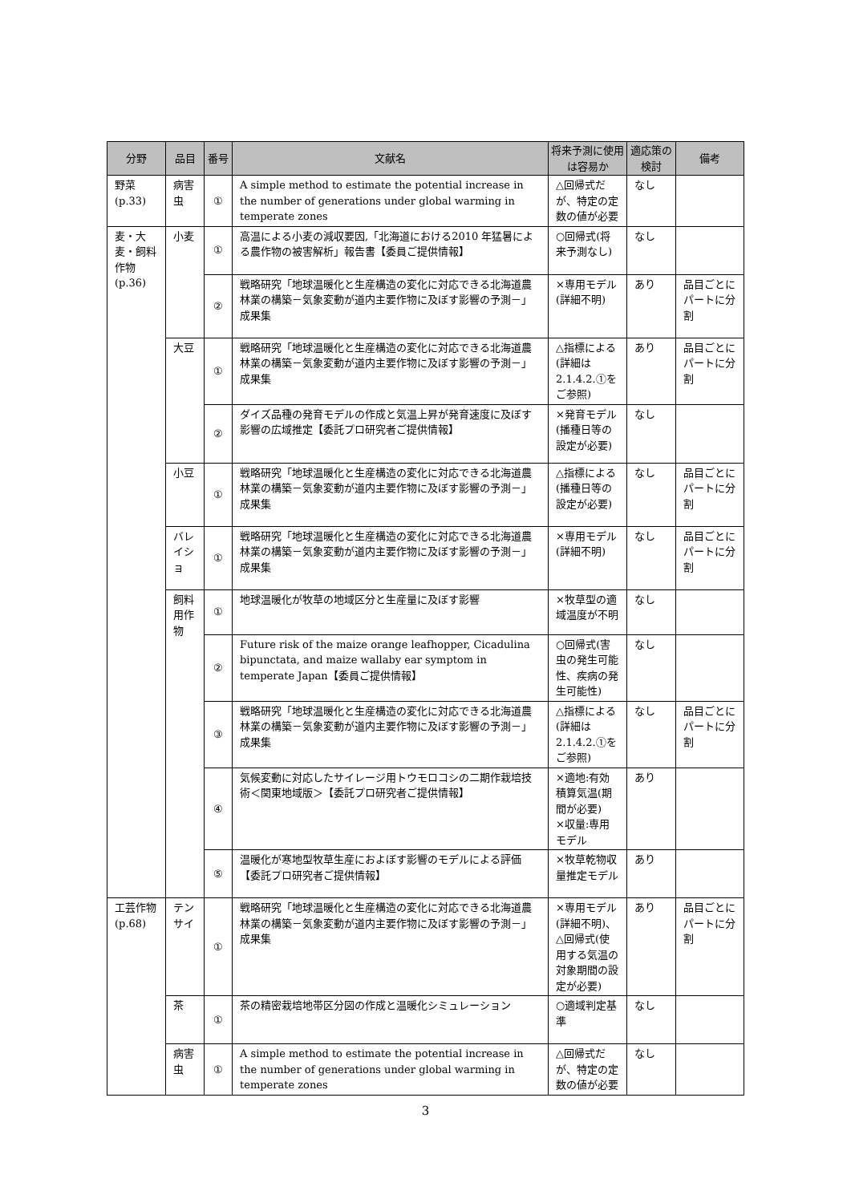| 分野 | 品目 | 番号 | 文献名 | 将来予測に使用は容易か | 適応策の検討 | 備考 |
| --- | --- | --- | --- | --- | --- | --- |
| 野菜 (p.33) | 病害虫 | ① | A simple method to estimate the potential increase in the number of generations under global warming in temperate zones | △回帰式だが、特定の定数の値が必要 | なし | |
| 麦・大麦・飼料作物 (p.36) | 小麦 | ① | 高温による小麦の減収要因,「北海道における2010 年猛暑による農作物の被害解析」報告書【委員ご提供情報】 | ○回帰式(将来予測なし) | なし | |
| | | ② | 戦略研究「地球温暖化と生産構造の変化に対応できる北海道農林業の構築－気象変動が道内主要作物に及ぼす影響の予測－」成果集 | ×専用モデル(詳細不明) | あり | 品目ごとにパートに分割 |
| | 大豆 | ① | 戦略研究「地球温暖化と生産構造の変化に対応できる北海道農林業の構築－気象変動が道内主要作物に及ぼす影響の予測－」成果集 | △指標による(詳細は2.1.4.2.①をご参照) | あり | 品目ごとにパートに分割 |
| | | ② | ダイズ品種の発育モデルの作成と気温上昇が発育速度に及ぼす影響の広域推定【委託プロ研究者ご提供情報】 | ×発育モデル(播種日等の設定が必要) | なし | |
| | 小豆 | ① | 戦略研究「地球温暖化と生産構造の変化に対応できる北海道農林業の構築－気象変動が道内主要作物に及ぼす影響の予測－」成果集 | △指標による(播種日等の設定が必要) | なし | 品目ごとにパートに分割 |
| | バレイショ | ① | 戦略研究「地球温暖化と生産構造の変化に対応できる北海道農林業の構築－気象変動が道内主要作物に及ぼす影響の予測－」成果集 | ×専用モデル(詳細不明) | なし | 品目ごとにパートに分割 |
| | 飼料用作物 | ① | 地球温暖化が牧草の地域区分と生産量に及ぼす影響 | ×牧草型の適域温度が不明 | なし | |
| | | ② | Future risk of the maize orange leafhopper, Cicadulina bipunctata, and maize wallaby ear symptom in temperate Japan【委員ご提供情報】 | ○回帰式(害虫の発生可能性、疾病の発生可能性) | なし | |
| | | ③ | 戦略研究「地球温暖化と生産構造の変化に対応できる北海道農林業の構築－気象変動が道内主要作物に及ぼす影響の予測－」成果集 | △指標による(詳細は2.1.4.2.①をご参照) | なし | 品目ごとにパートに分割 |
| | | ④ | 気候変動に対応したサイレージ用トウモロコシの二期作栽培技術＜関東地域版＞【委託プロ研究者ご提供情報】 | ×適地:有効積算気温(期間が必要) ×収量:専用モデル | あり | |
| | | ⑤ | 温暖化が寒地型牧草生産におよぼす影響のモデルによる評価【委託プロ研究者ご提供情報】 | ×牧草乾物収量推定モデル | あり | |
| 工芸作物 (p.68) | テンサイ | ① | 戦略研究「地球温暖化と生産構造の変化に対応できる北海道農林業の構築－気象変動が道内主要作物に及ぼす影響の予測－」成果集 | ×専用モデル(詳細不明)、△回帰式(使用する気温の対象期間の設定が必要) | あり | 品目ごとにパートに分割 |
| | 茶 | ① | 茶の精密栽培地帯区分図の作成と温暖化シミュレーション | ○適域判定基準 | なし | |
| | 病害虫 | ① | A simple method to estimate the potential increase in the number of generations under global warming in temperate zones | △回帰式だが、特定の定数の値が必要 | なし | |
3